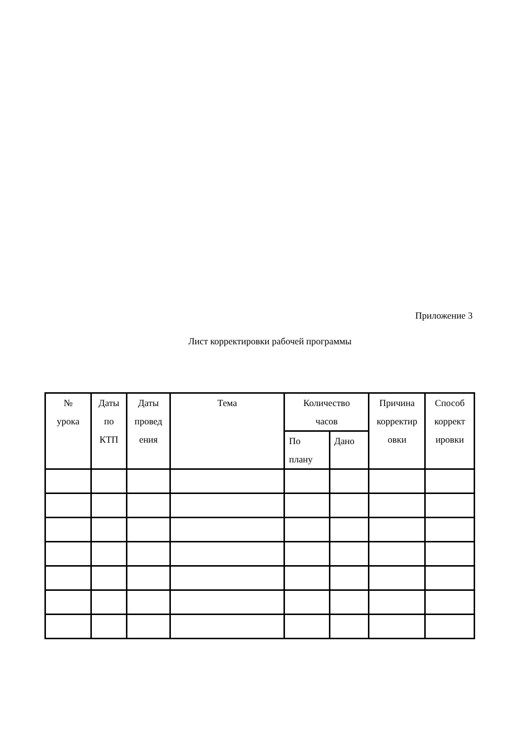Приложение 3
Лист корректировки рабочей программы
| № урока | Даты по КТП | Даты провед ения | Тема | Количество часов | | Причина корректир овки | Способ коррект ировки |
| --- | --- | --- | --- | --- | --- | --- | --- |
| | | | | По плану | Дано | | |